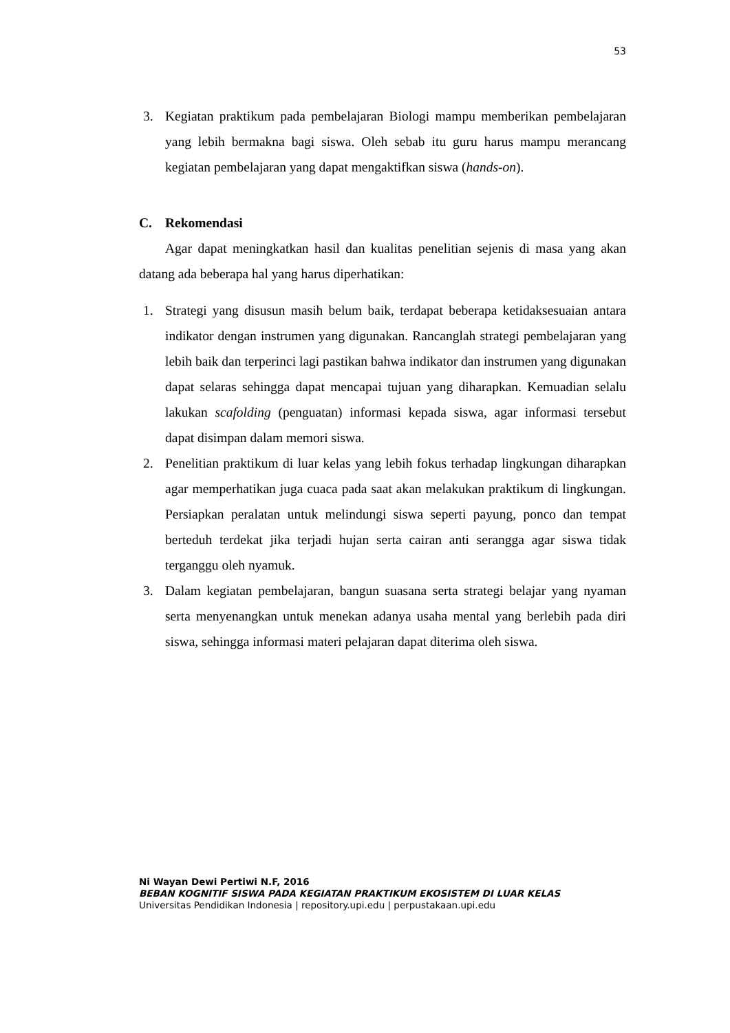53
3. Kegiatan praktikum pada pembelajaran Biologi mampu memberikan pembelajaran yang lebih bermakna bagi siswa. Oleh sebab itu guru harus mampu merancang kegiatan pembelajaran yang dapat mengaktifkan siswa (hands-on).
C. Rekomendasi
Agar dapat meningkatkan hasil dan kualitas penelitian sejenis di masa yang akan datang ada beberapa hal yang harus diperhatikan:
1. Strategi yang disusun masih belum baik, terdapat beberapa ketidaksesuaian antara indikator dengan instrumen yang digunakan. Rancanglah strategi pembelajaran yang lebih baik dan terperinci lagi pastikan bahwa indikator dan instrumen yang digunakan dapat selaras sehingga dapat mencapai tujuan yang diharapkan. Kemuadian selalu lakukan scafolding (penguatan) informasi kepada siswa, agar informasi tersebut dapat disimpan dalam memori siswa.
2. Penelitian praktikum di luar kelas yang lebih fokus terhadap lingkungan diharapkan agar memperhatikan juga cuaca pada saat akan melakukan praktikum di lingkungan. Persiapkan peralatan untuk melindungi siswa seperti payung, ponco dan tempat berteduh terdekat jika terjadi hujan serta cairan anti serangga agar siswa tidak terganggu oleh nyamuk.
3. Dalam kegiatan pembelajaran, bangun suasana serta strategi belajar yang nyaman serta menyenangkan untuk menekan adanya usaha mental yang berlebih pada diri siswa, sehingga informasi materi pelajaran dapat diterima oleh siswa.
Ni Wayan Dewi Pertiwi N.F, 2016
BEBAN KOGNITIF SISWA PADA KEGIATAN PRAKTIKUM EKOSISTEM DI LUAR KELAS
Universitas Pendidikan Indonesia | repository.upi.edu | perpustakaan.upi.edu